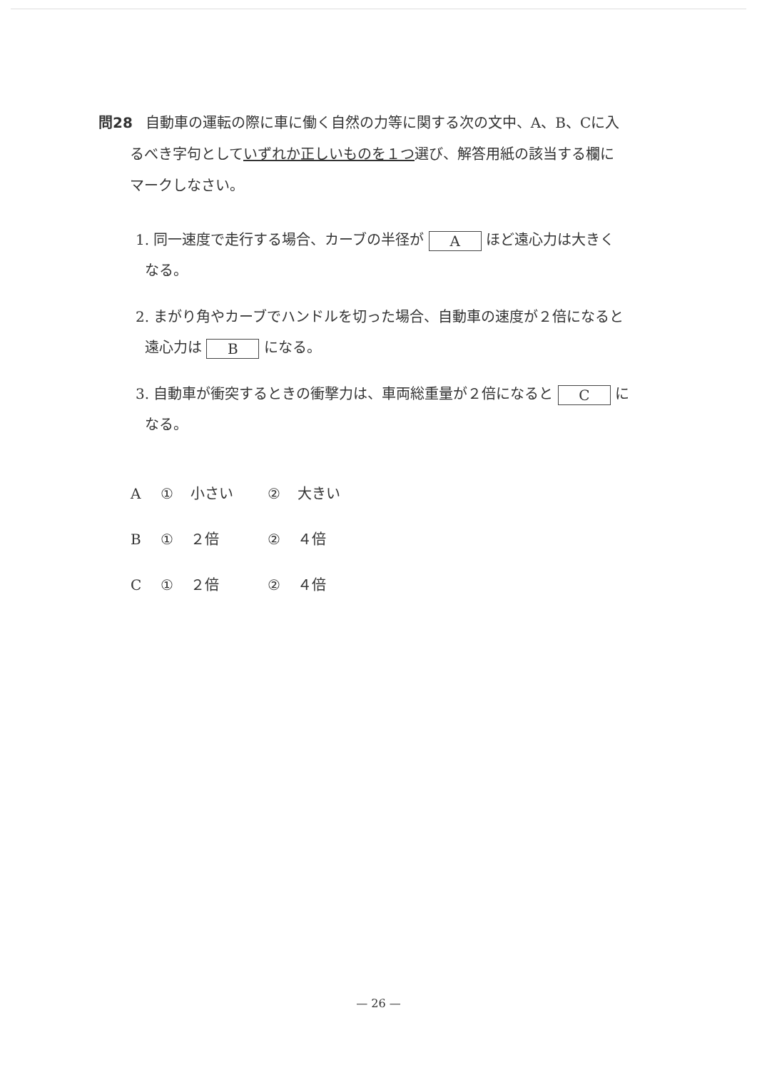問28 自動車の運転の際に車に働く自然の力等に関する次の文中、A、B、Cに入
るべき字句としていずれか正しいものを１つ選び、解答用紙の該当する欄に
マークしなさい。
1. 同一速度で走行する場合、カーブの半径が A ほど遠心力は大きく
なる。
2. まがり角やカーブでハンドルを切った場合、自動車の速度が２倍になると
遠心力は B になる。
3. 自動車が衝突するときの衝撃力は、車両総重量が２倍になると C に
なる。
A ① 小さい ② 大きい
B ① ２倍 ② ４倍
C ① ２倍 ② ４倍
— 26 —